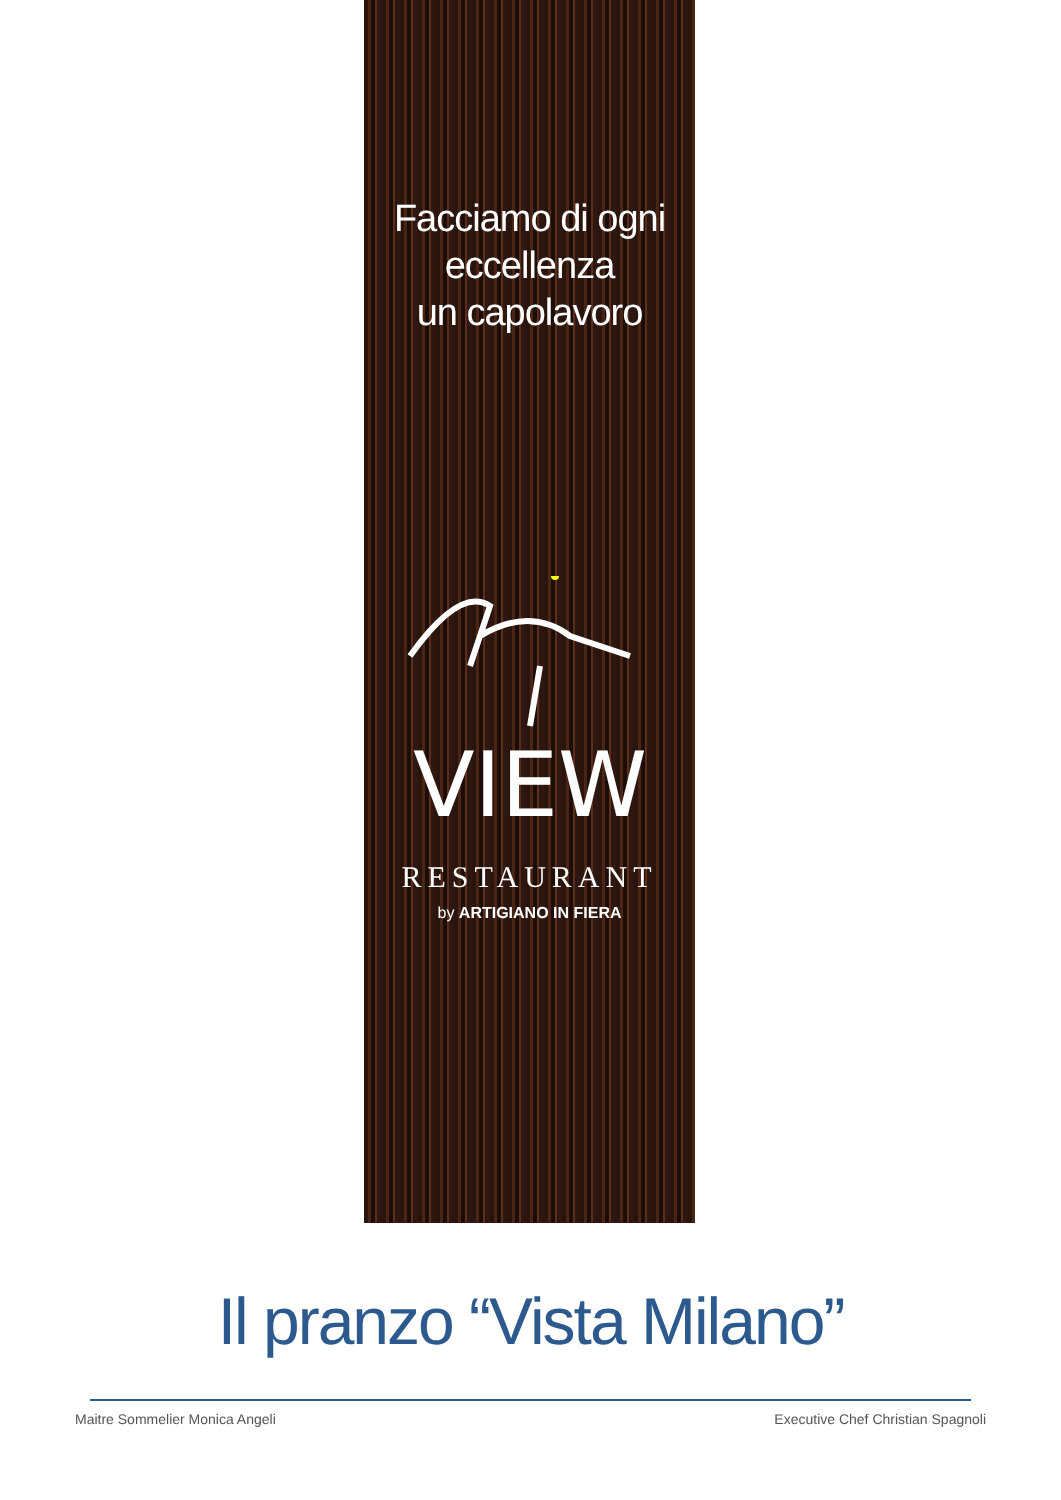Facciamo di ogni
eccellenza
un capolavoro
VIEW
RESTAURANT
by ARTIGIANO IN FIERA
Il pranzo “Vista Milano”
Maitre Sommelier Monica Angeli Executive Chef Christian Spagnoli